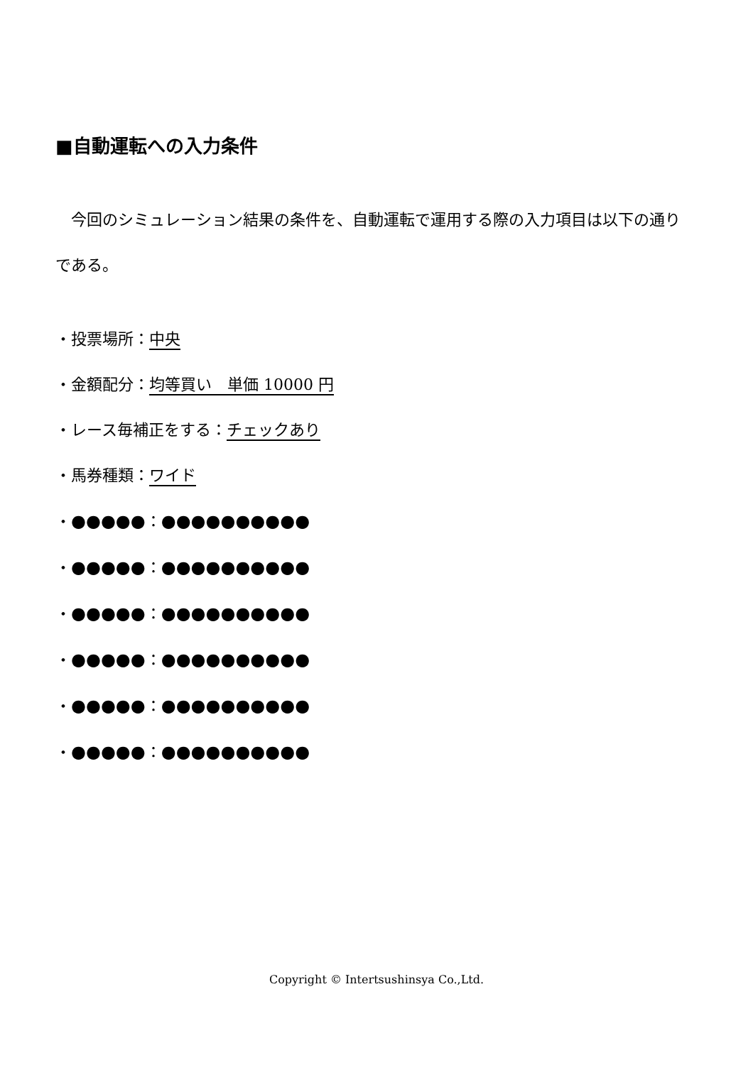■自動運転への入力条件
　今回のシミュレーション結果の条件を、自動運転で運用する際の入力項目は以下の通りである。
・投票場所：中央
・金額配分：均等買い　単価 10000 円
・レース毎補正をする：チェックあり
・馬券種類：ワイド
・●●●●●：●●●●●●●●●●
・●●●●●：●●●●●●●●●●
・●●●●●：●●●●●●●●●●
・●●●●●：●●●●●●●●●●
・●●●●●：●●●●●●●●●●
・●●●●●：●●●●●●●●●●
Copyright © Intertsushinsya Co.,Ltd.